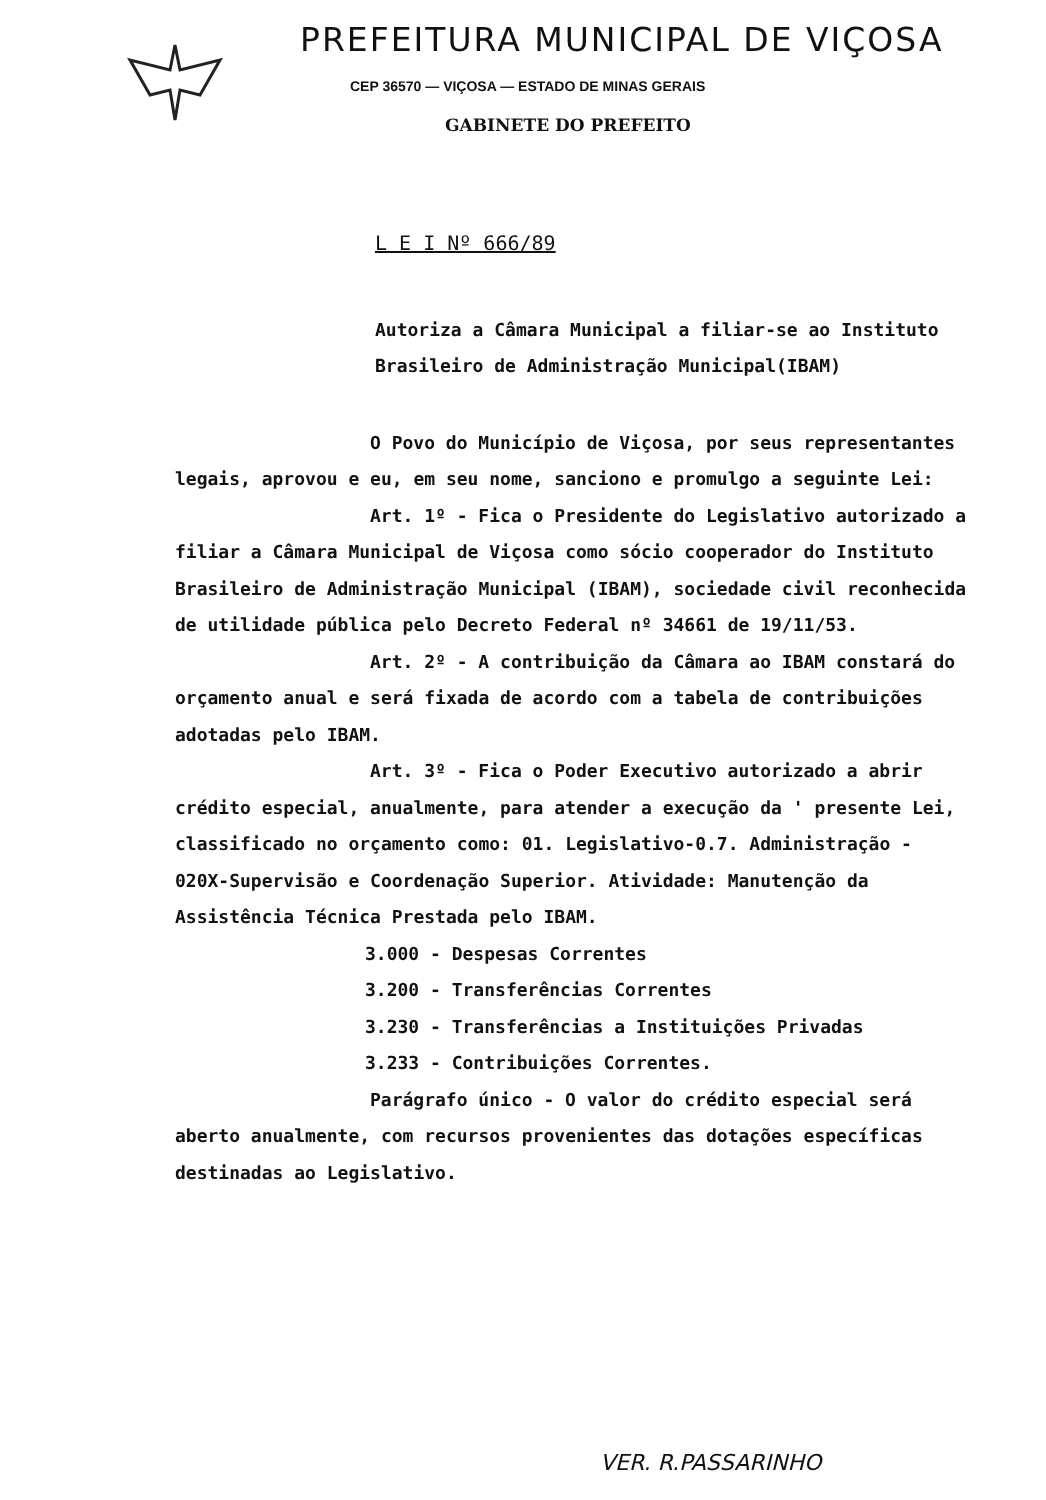PREFEITURA MUNICIPAL DE VIÇOSA
CEP 36570 — VIÇOSA — ESTADO DE MINAS GERAIS
GABINETE DO PREFEITO
L E I Nº 666/89
Autoriza a Câmara Municipal a filiar-se ao Instituto Brasileiro de Administração Municipal(IBAM)
O Povo do Município de Viçosa, por seus representantes legais, aprovou e eu, em seu nome, sanciono e promulgo a seguinte Lei:
Art. 1º - Fica o Presidente do Legislativo autorizado a filiar a Câmara Municipal de Viçosa como sócio cooperador do Instituto Brasileiro de Administração Municipal (IBAM), sociedade civil reconhecida de utilidade pública pelo Decreto Federal nº 34661 de 19/11/53.
Art. 2º - A contribuição da Câmara ao IBAM constará do orçamento anual e será fixada de acordo com a tabela de contribuições adotadas pelo IBAM.
Art. 3º - Fica o Poder Executivo autorizado a abrir crédito especial, anualmente, para atender a execução da ' presente Lei, classificado no orçamento como: 01. Legislativo-0.7. Administração - 020X-Supervisão e Coordenação Superior. Atividade: Manutenção da Assistência Técnica Prestada pelo IBAM.
3.000 - Despesas Correntes
3.200 - Transferências Correntes
3.230 - Transferências a Instituições Privadas
3.233 - Contribuições Correntes.
Parágrafo único - O valor do crédito especial será aberto anualmente, com recursos provenientes das dotações específicas destinadas ao Legislativo.
VER. R.PASSARINHO